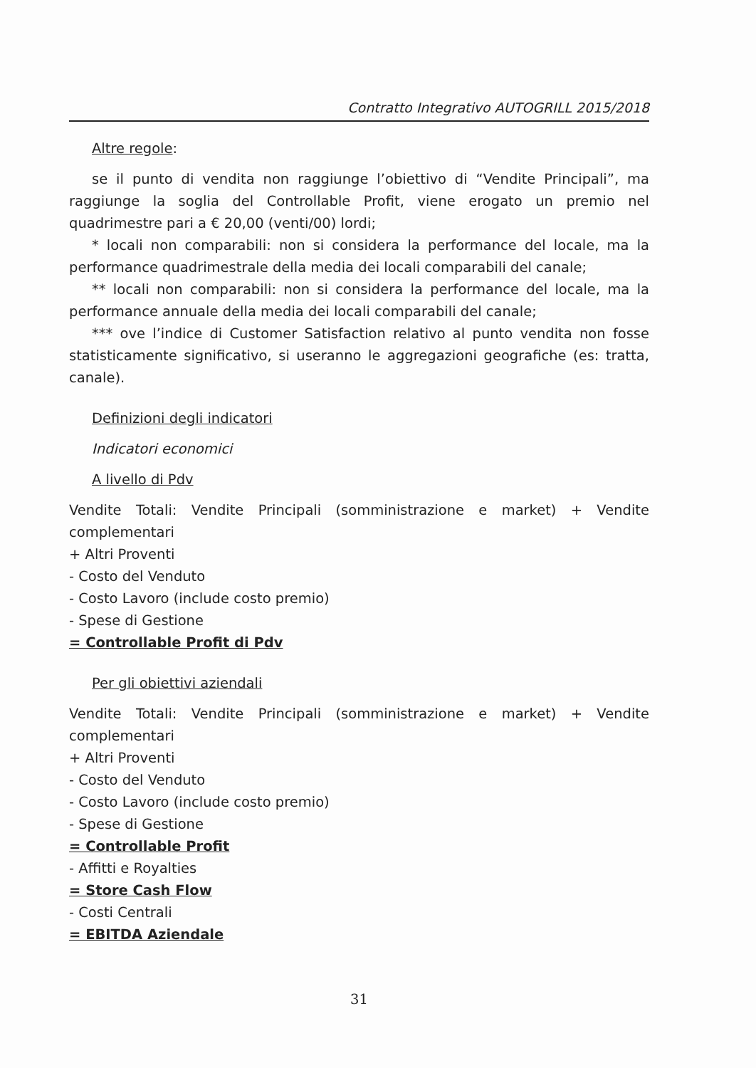Contratto Integrativo AUTOGRILL 2015/2018
Altre regole:
se il punto di vendita non raggiunge l’obiettivo di “Vendite Principali”, ma raggiunge la soglia del Controllable Profit, viene erogato un premio nel quadrimestre pari a € 20,00 (venti/00) lordi;
* locali non comparabili: non si considera la performance del locale, ma la performance quadrimestrale della media dei locali comparabili del canale;
** locali non comparabili: non si considera la performance del locale, ma la performance annuale della media dei locali comparabili del canale;
*** ove l’indice di Customer Satisfaction relativo al punto vendita non fosse statisticamente significativo, si useranno le aggregazioni geografiche (es: tratta, canale).
Definizioni degli indicatori
Indicatori economici
A livello di Pdv
Vendite Totali: Vendite Principali (somministrazione e market) + Vendite complementari
+ Altri Proventi
- Costo del Venduto
- Costo Lavoro (include costo premio)
- Spese di Gestione
= Controllable Profit di Pdv
Per gli obiettivi aziendali
Vendite Totali: Vendite Principali (somministrazione e market) + Vendite complementari
+ Altri Proventi
- Costo del Venduto
- Costo Lavoro (include costo premio)
- Spese di Gestione
= Controllable Profit
- Affitti e Royalties
= Store Cash Flow
- Costi Centrali
= EBITDA Aziendale
31